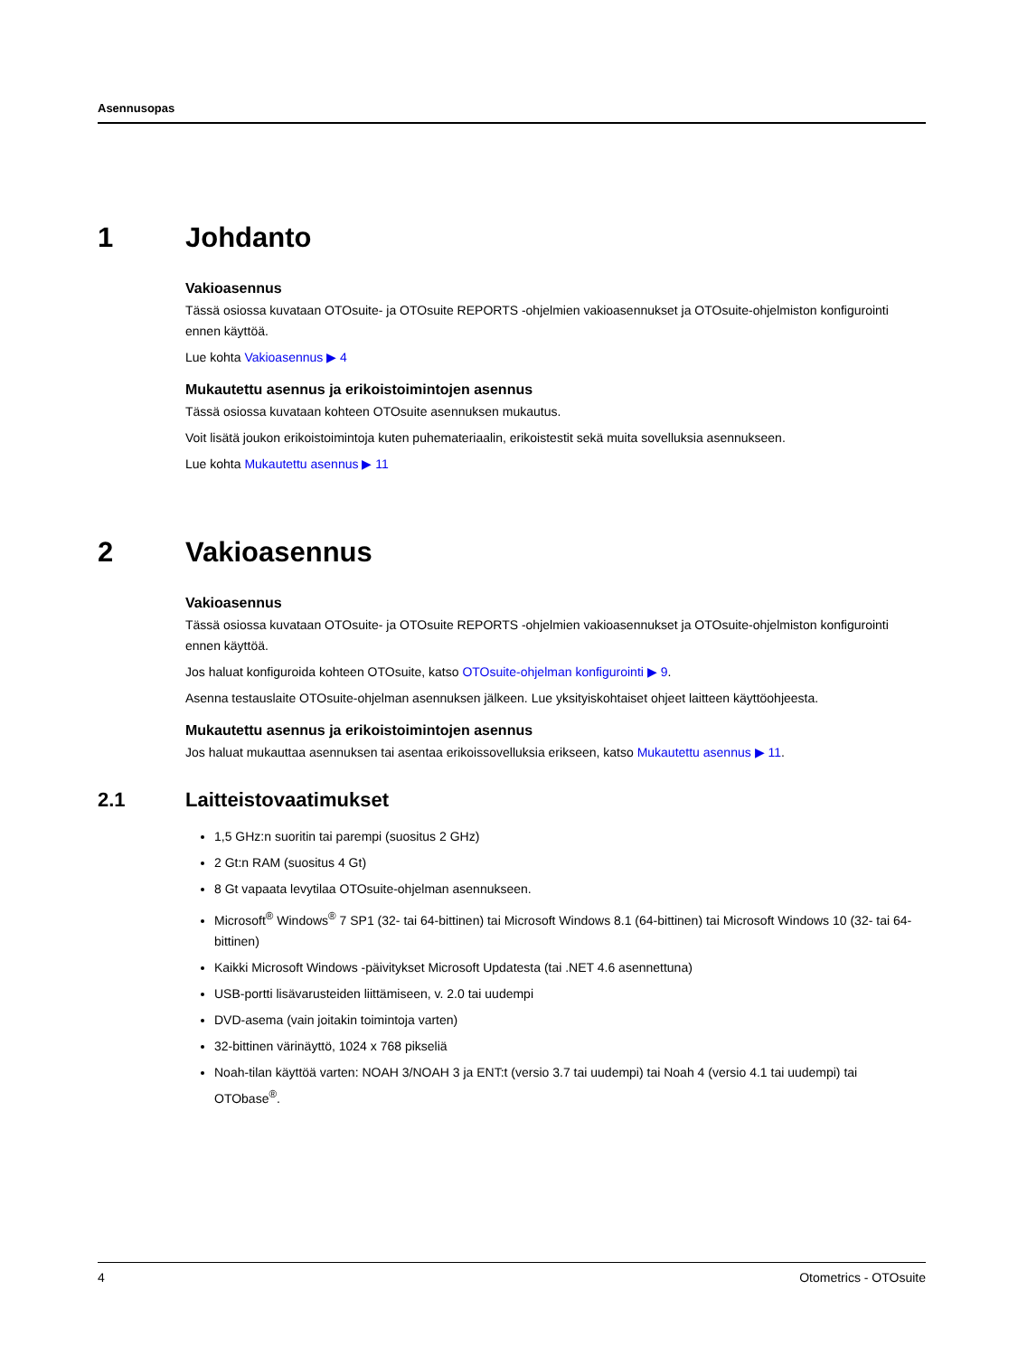Asennusopas
1 Johdanto
Vakioasennus
Tässä osiossa kuvataan OTOsuite- ja OTOsuite REPORTS -ohjelmien vakioasennukset ja OTOsuite-ohjelmiston konfigurointi ennen käyttöä.
Lue kohta Vakioasennus ▶ 4
Mukautettu asennus ja erikoistoimintojen asennus
Tässä osiossa kuvataan kohteen OTOsuite asennuksen mukautus.
Voit lisätä joukon erikoistoimintoja kuten puhemateriaalin, erikoistestit sekä muita sovelluksia asennukseen.
Lue kohta Mukautettu asennus ▶ 11
2 Vakioasennus
Vakioasennus
Tässä osiossa kuvataan OTOsuite- ja OTOsuite REPORTS -ohjelmien vakioasennukset ja OTOsuite-ohjelmiston konfigurointi ennen käyttöä.
Jos haluat konfiguroida kohteen OTOsuite, katso OTOsuite-ohjelman konfigurointi ▶ 9.
Asenna testauslaite OTOsuite-ohjelman asennuksen jälkeen. Lue yksityiskohtaiset ohjeet laitteen käyttöohjeesta.
Mukautettu asennus ja erikoistoimintojen asennus
Jos haluat mukauttaa asennuksen tai asentaa erikoissovelluksia erikseen, katso Mukautettu asennus ▶ 11.
2.1 Laitteistovaatimukset
1,5 GHz:n suoritin tai parempi (suositus 2 GHz)
2 Gt:n RAM (suositus 4 Gt)
8 Gt vapaata levytilaa OTOsuite-ohjelman asennukseen.
Microsoft<sup>®</sup> Windows<sup>®</sup> 7 SP1 (32- tai 64-bittinen) tai Microsoft Windows 8.1 (64-bittinen) tai Microsoft Windows 10 (32- tai 64-bittinen)
Kaikki Microsoft Windows -päivitykset Microsoft Updatesta (tai .NET 4.6 asennettuna)
USB-portti lisävarusteiden liittämiseen, v. 2.0 tai uudempi
DVD-asema (vain joitakin toimintoja varten)
32-bittinen värinäyttö, 1024 x 768 pikseliä
Noah-tilan käyttöä varten: NOAH 3/NOAH 3 ja ENT:t (versio 3.7 tai uudempi) tai Noah 4 (versio 4.1 tai uudempi) tai OTObase<sup>®</sup>.
4 Otometrics - OTOsuite